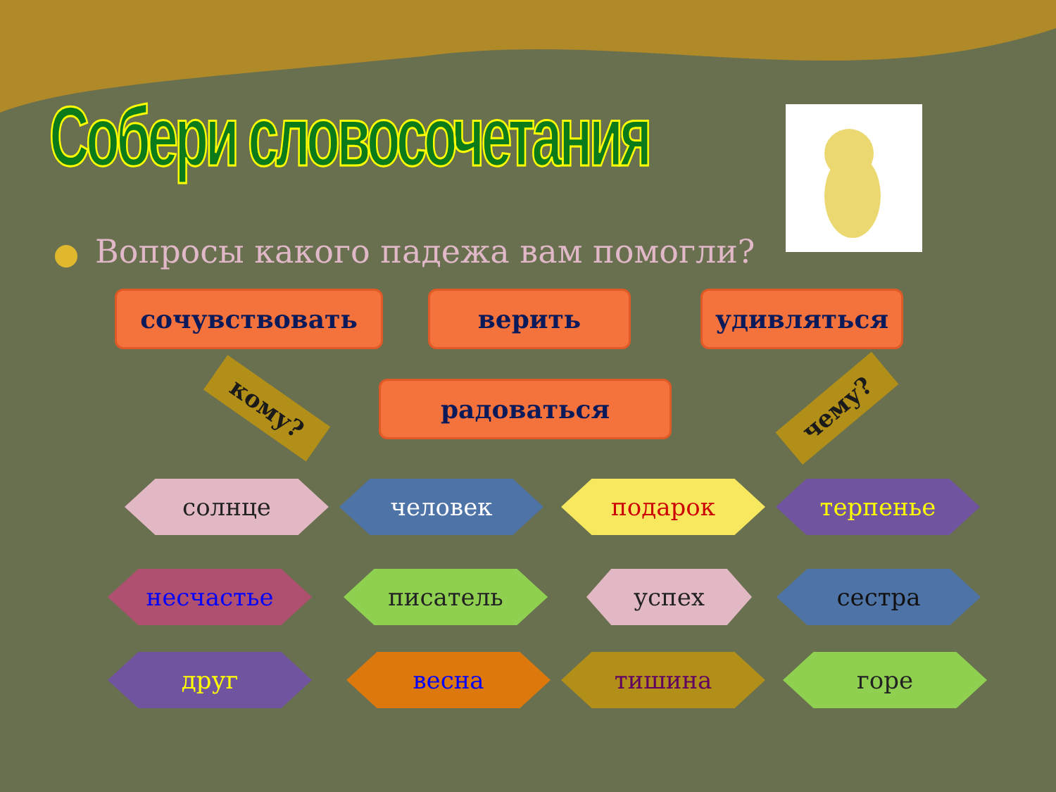Собери словосочетания
Вопросы какого падежа вам помогли?
сочувствовать верить удивляться
радоваться
кому? чему?
солнце человек подарок терпенье
несчастье писатель успех сестра
друг весна тишина горе